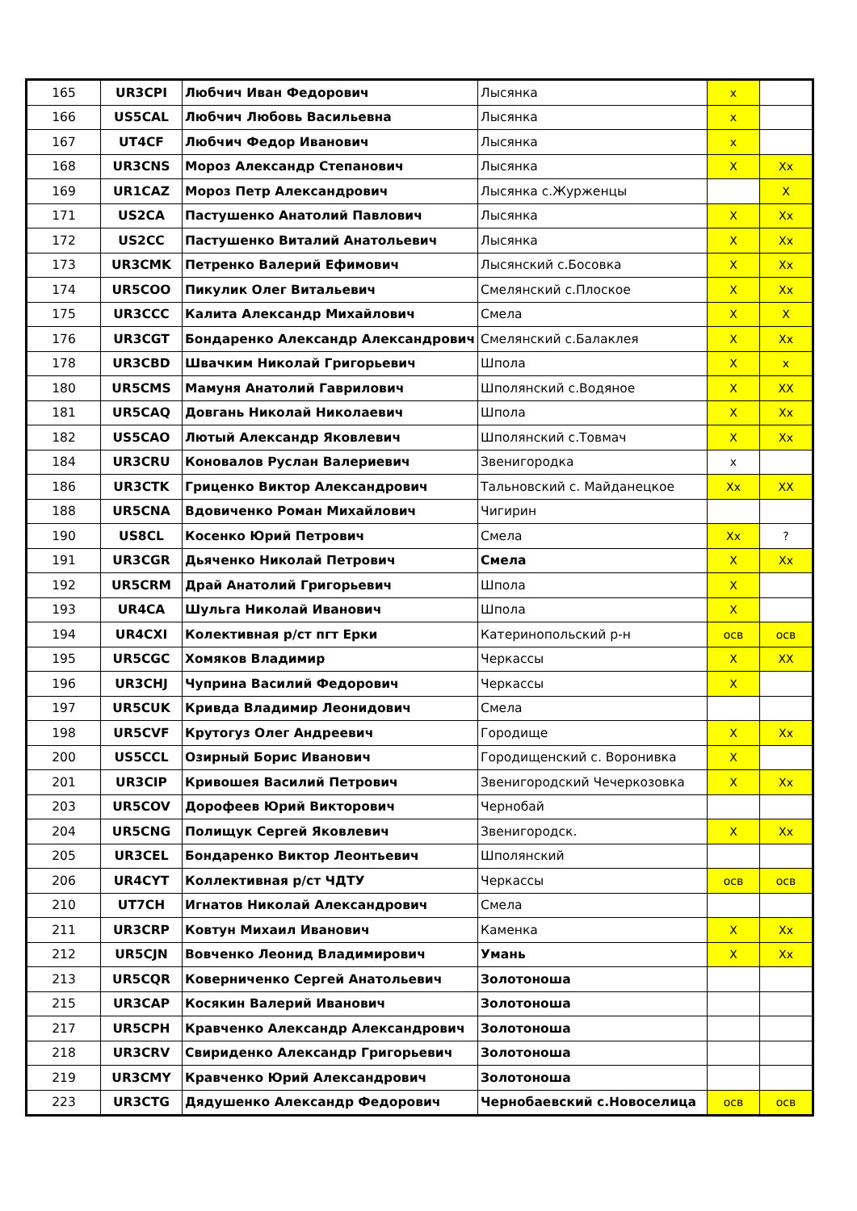| 165 | UR3CPI | Любчич Иван Федорович | Лысянка | x | |
| 166 | US5CAL | Любчич Любовь Васильевна | Лысянка | x | |
| 167 | UT4CF | Любчич Федор Иванович | Лысянка | x | |
| 168 | UR3CNS | Мороз Александр Степанович | Лысянка | X | Xx |
| 169 | UR1CAZ | Мороз Петр Александрович | Лысянка с.Журженцы | | X |
| 171 | US2CA | Пастушенко Анатолий Павлович | Лысянка | X | Xx |
| 172 | US2CC | Пастушенко Виталий Анатольевич | Лысянка | X | Xx |
| 173 | UR3CMK | Петренко Валерий Ефимович | Лысянский с.Босовка | X | Xx |
| 174 | UR5COO | Пикулик Олег Витальевич | Смелянский с.Плоское | X | Xx |
| 175 | UR3CCC | Калита Александр Михайлович | Смела | X | X |
| 176 | UR3CGT | Бондаренко Александр Александрович | Смелянский с.Балаклея | X | Xx |
| 178 | UR3CBD | Швачким Николай Григорьевич | Шпола | X | x |
| 180 | UR5CMS | Мамуня Анатолий Гаврилович | Шполянский с.Водяное | X | XX |
| 181 | UR5CAQ | Довгань Николай Николаевич | Шпола | X | Xx |
| 182 | US5CAO | Лютый Александр Яковлевич | Шполянский с.Товмач | X | Xx |
| 184 | UR3CRU | Коновалов Руслан Валериевич | Звенигородка | x | |
| 186 | UR3CTK | Гриценко Виктор Александрович | Тальновский с. Майданецкое | Xx | XX |
| 188 | UR5CNA | Вдовиченко Роман Михайлович | Чигирин | | |
| 190 | US8CL | Косенко Юрий Петрович | Смела | Xx | ? |
| 191 | UR3CGR | Дьяченко Николай Петрович | Смела | X | Xx |
| 192 | UR5CRM | Драй Анатолий Григорьевич | Шпола | X | |
| 193 | UR4CA | Шульга Николай Иванович | Шпола | X | |
| 194 | UR4CXI | Колективная р/ст пгт Ерки | Катеринопольский р-н | осв | осв |
| 195 | UR5CGC | Хомяков Владимир | Черкассы | X | XX |
| 196 | UR3CHJ | Чуприна Василий Федорович | Черкассы | X | |
| 197 | UR5CUK | Кривда Владимир Леонидович | Смела | | |
| 198 | UR5CVF | Крутогуз Олег Андреевич | Городище | X | Xx |
| 200 | US5CCL | Озирный Борис Иванович | Городищенский с. Воронивка | X | |
| 201 | UR3CIP | Кривошея Василий Петрович | Звенигородский Чечеркозовка | X | Xx |
| 203 | UR5COV | Дорофеев Юрий Викторович | Чернобай | | |
| 204 | UR5CNG | Полищук Сергей Яковлевич | Звенигородск. | X | Xx |
| 205 | UR3CEL | Бондаренко Виктор Леонтьевич | Шполянский | | |
| 206 | UR4CYT | Коллективная р/ст ЧДТУ | Черкассы | осв | осв |
| 210 | UT7CH | Игнатов Николай Александрович | Смела | | |
| 211 | UR3CRP | Ковтун Михаил Иванович | Каменка | X | Xx |
| 212 | UR5CJN | Вовченко Леонид Владимирович | Умань | X | Xx |
| 213 | UR5CQR | Коверниченко Сергей Анатольевич | Золотоноша | | |
| 215 | UR3CAP | Косякин Валерий Иванович | Золотоноша | | |
| 217 | UR5CPH | Кравченко Александр Александрович | Золотоноша | | |
| 218 | UR3CRV | Свириденко Александр Григорьевич | Золотоноша | | |
| 219 | UR3CMY | Кравченко Юрий Александрович | Золотоноша | | |
| 223 | UR3CTG | Дядушенко Александр Федорович | Чернобаевский с.Новоселица | осв | осв |